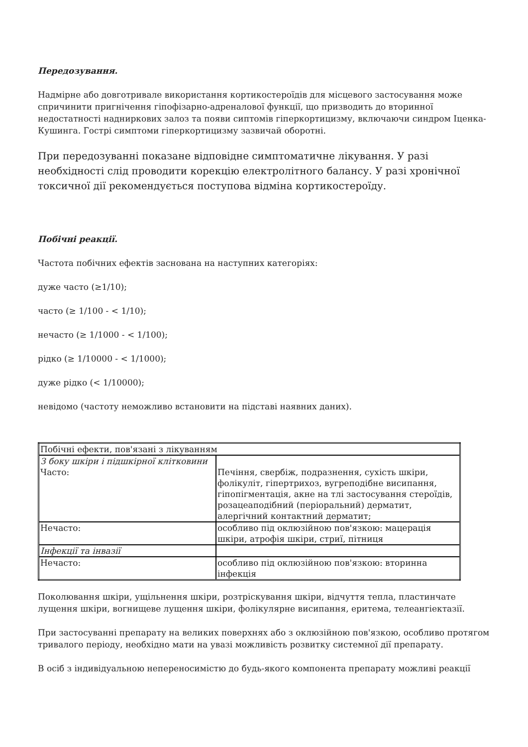Передозування.
Надмірне або довготривале використання кортикостероїдів для місцевого застосування може спричинити пригнічення гіпофізарно-адреналової функції, що призводить до вторинної недостатності надниркових залоз та появи сиптомів гіперкортицизму, включаючи синдром Іценка-Кушинга. Гострі симптоми гіперкортицизму зазвичай оборотні.
При передозуванні показане відповідне симптоматичне лікування. У разі необхідності слід проводити корекцію електролітного балансу. У разі хронічної токсичної дії рекомендується поступова відміна кортикостероїду.
Побічні реакції.
Частота побічних ефектів заснована на наступних категоріях:
дуже часто (≥1/10);
часто (≥ 1/100 - < 1/10);
нечасто (≥ 1/1000 - < 1/100);
рідко (≥ 1/10000 - < 1/1000);
дуже рідко (< 1/10000);
невідомо (частоту неможливо встановити на підставі наявних даних).
| Побічні ефекти, пов'язані з лікуванням | |
| З боку шкіри і підшкірної клітковини Часто: | Печіння, свербіж, подразнення, сухість шкіри, фолікуліт, гіпертрихоз, вугреподібне висипання, гіпопігментація, акне на тлі застосування стероїдів, розацеаподібний (періоральний) дерматит, алергічний контактний дерматит; |
| Нечасто: | особливо під оклюзійною пов'язкою: мацерація шкіри, атрофія шкіри, стриї, пітниця |
| Інфекції та інвазії | |
| Нечасто: | особливо під оклюзійною пов'язкою: вторинна інфекція |
Поколювання шкіри, ущільнення шкіри, розтріскування шкіри, відчуття тепла, пластинчате лущення шкіри, вогнищеве лущення шкіри, фолікулярне висипання, еритема, телеангіектазії.
При застосуванні препарату на великих поверхнях або з оклюзійною пов'язкою, особливо протягом тривалого періоду, необхідно мати на увазі можливість розвитку системної дії препарату.
В осіб з індивідуальною непереносимістю до будь-якого компонента препарату можливі реакції